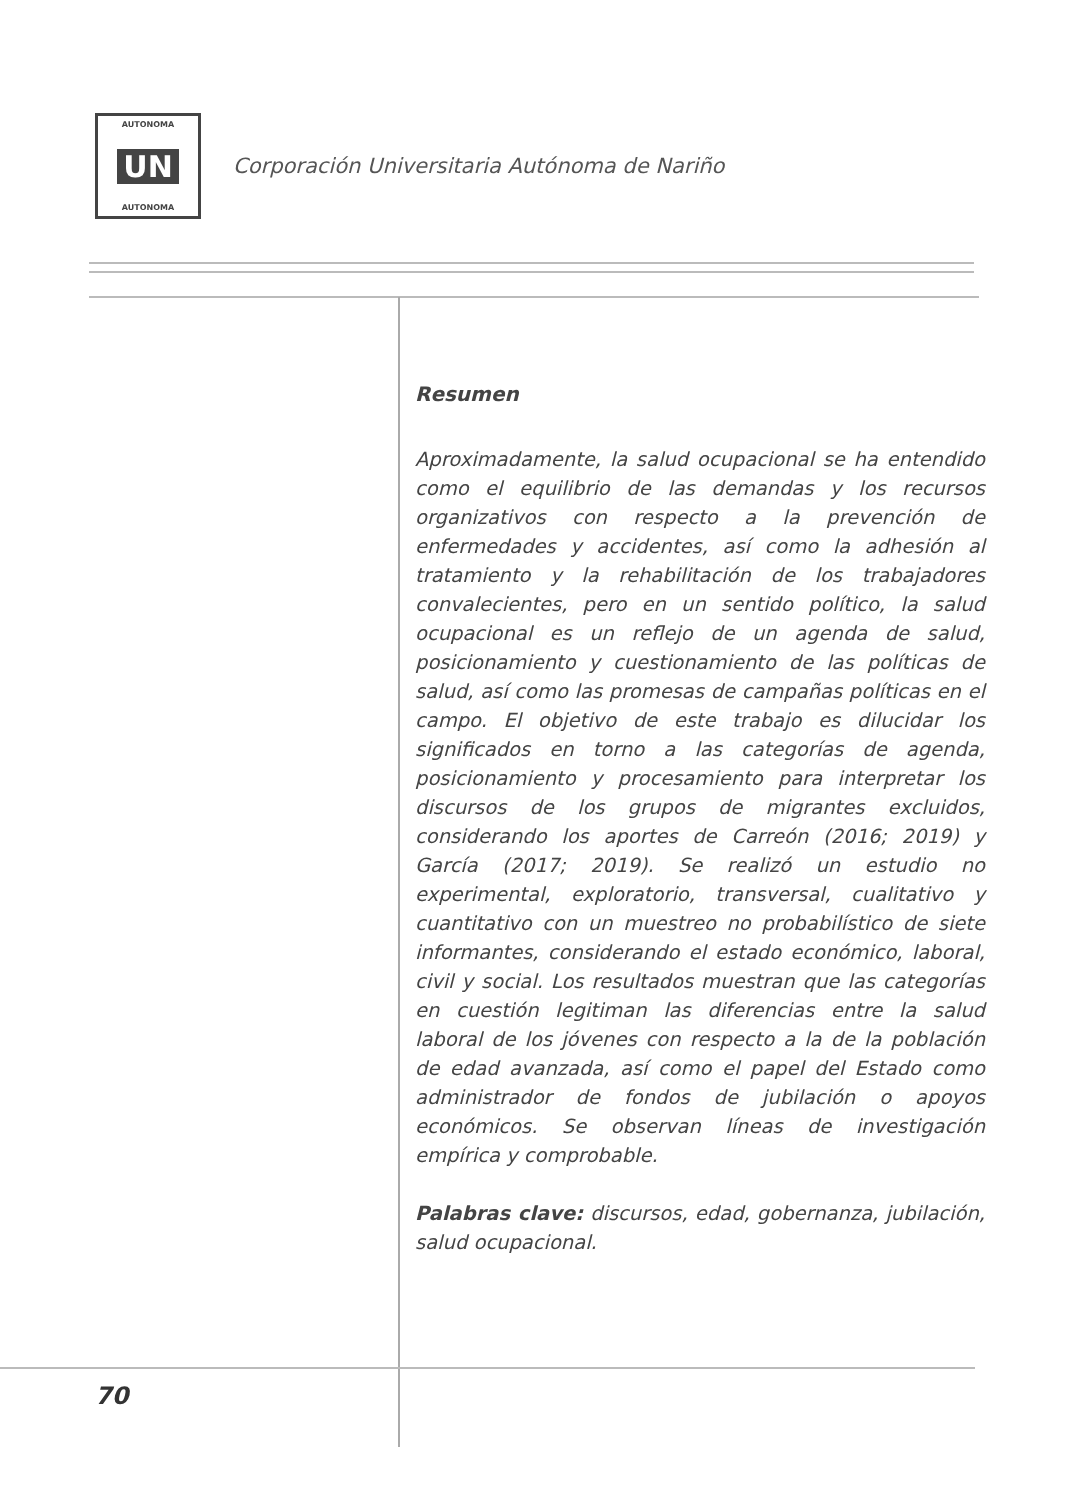AUTONOMA
UN
AUTONOMA
Corporación Universitaria Autónoma de Nariño
Resumen
Aproximadamente, la salud ocupacional se ha entendido como el equilibrio de las demandas y los recursos organizativos con respecto a la prevención de enfermedades y accidentes, así como la adhesión al tratamiento y la rehabilitación de los trabajadores convalecientes, pero en un sentido político, la salud ocupacional es un reflejo de un agenda de salud, posicionamiento y cuestionamiento de las políticas de salud, así como las promesas de campañas políticas en el campo. El objetivo de este trabajo es dilucidar los significados en torno a las categorías de agenda, posicionamiento y procesamiento para interpretar los discursos de los grupos de migrantes excluidos, considerando los aportes de Carreón (2016; 2019) y García (2017; 2019). Se realizó un estudio no experimental, exploratorio, transversal, cualitativo y cuantitativo con un muestreo no probabilístico de siete informantes, considerando el estado económico, laboral, civil y social. Los resultados muestran que las categorías en cuestión legitiman las diferencias entre la salud laboral de los jóvenes con respecto a la de la población de edad avanzada, así como el papel del Estado como administrador de fondos de jubilación o apoyos económicos. Se observan líneas de investigación empírica y comprobable.
Palabras clave: discursos, edad, gobernanza, jubilación, salud ocupacional.
70